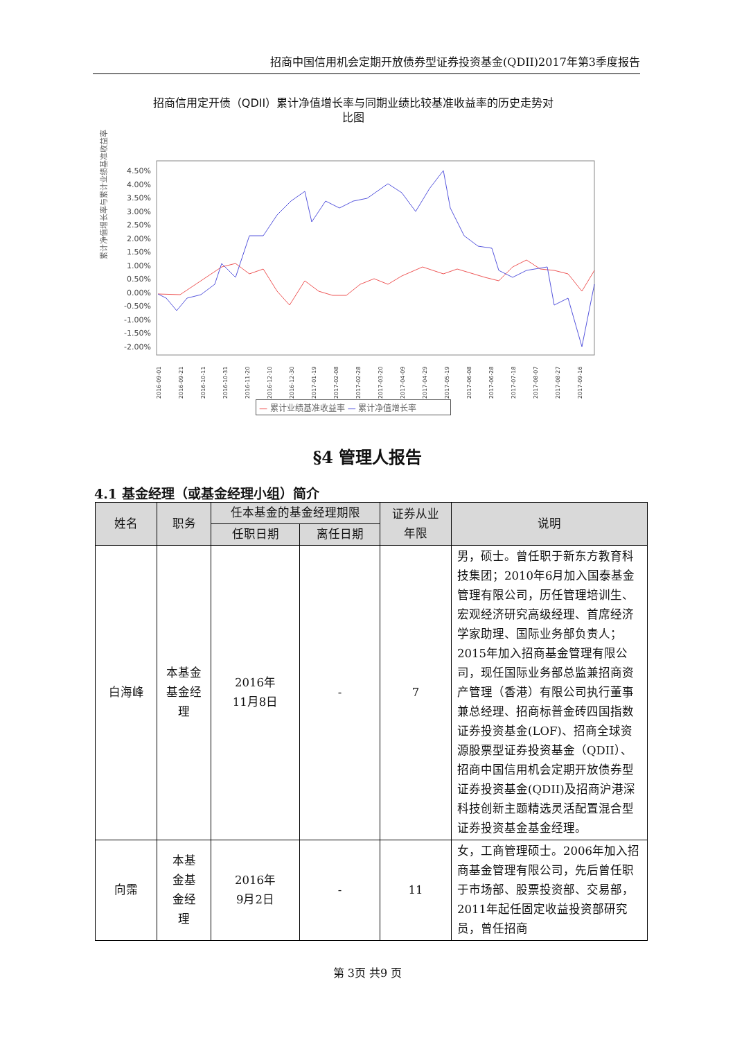招商中国信用机会定期开放债券型证券投资基金(QDII)2017年第3季度报告
招商信用定开债（QDII）累计净值增长率与同期业绩比较基准收益率的历史走势对
比图
累计净值增长率与累计业绩基准收益率
4.50%
4.00%
3.50%
3.00%
2.50%
2.00%
1.50%
1.00%
0.50%
0.00%
-0.50%
-1.00%
-1.50%
-2.00%
2016-09-01
2016-09-21
2016-10-11
2016-10-31
2016-11-20
2016-12-10
2016-12-30
2017-01-19
2017-02-08
2017-02-28
2017-03-20
2017-04-09
2017-04-29
2017-05-19
2017-06-08
2017-06-28
2017-07-18
2017-08-07
2017-08-27
2017-09-16
— 累计业绩基准收益率 — 累计净值增长率
§4 管理人报告
4.1 基金经理（或基金经理小组）简介
| 姓名 | 职务 | 任本基金的基金经理期限 | | 证券从业 年限 | 说明 |
| --- | --- | --- | --- | --- | --- |
| | | 任职日期 | 离任日期 | | |
| 白海峰 | 本基金 基金经 理 | 2016年 11月8日 | - | 7 | 男，硕士。曾任职于新东方教育科技集团；2010年6月加入国泰基金管理有限公司，历任管理培训生、宏观经济研究高级经理、首席经济学家助理、国际业务部负责人；2015年加入招商基金管理有限公司，现任国际业务部总监兼招商资产管理（香港）有限公司执行董事兼总经理、招商标普金砖四国指数证券投资基金(LOF)、招商全球资源股票型证券投资基金（QDII）、招商中国信用机会定期开放债券型证券投资基金(QDII)及招商沪港深科技创新主题精选灵活配置混合型证券投资基金基金经理。 |
| 向霈 | 本基 金基 金经 理 | 2016年 9月2日 | - | 11 | 女，工商管理硕士。2006年加入招商基金管理有限公司，先后曾任职于市场部、股票投资部、交易部，2011年起任固定收益投资部研究员，曾任招商 |
第 3页 共9 页